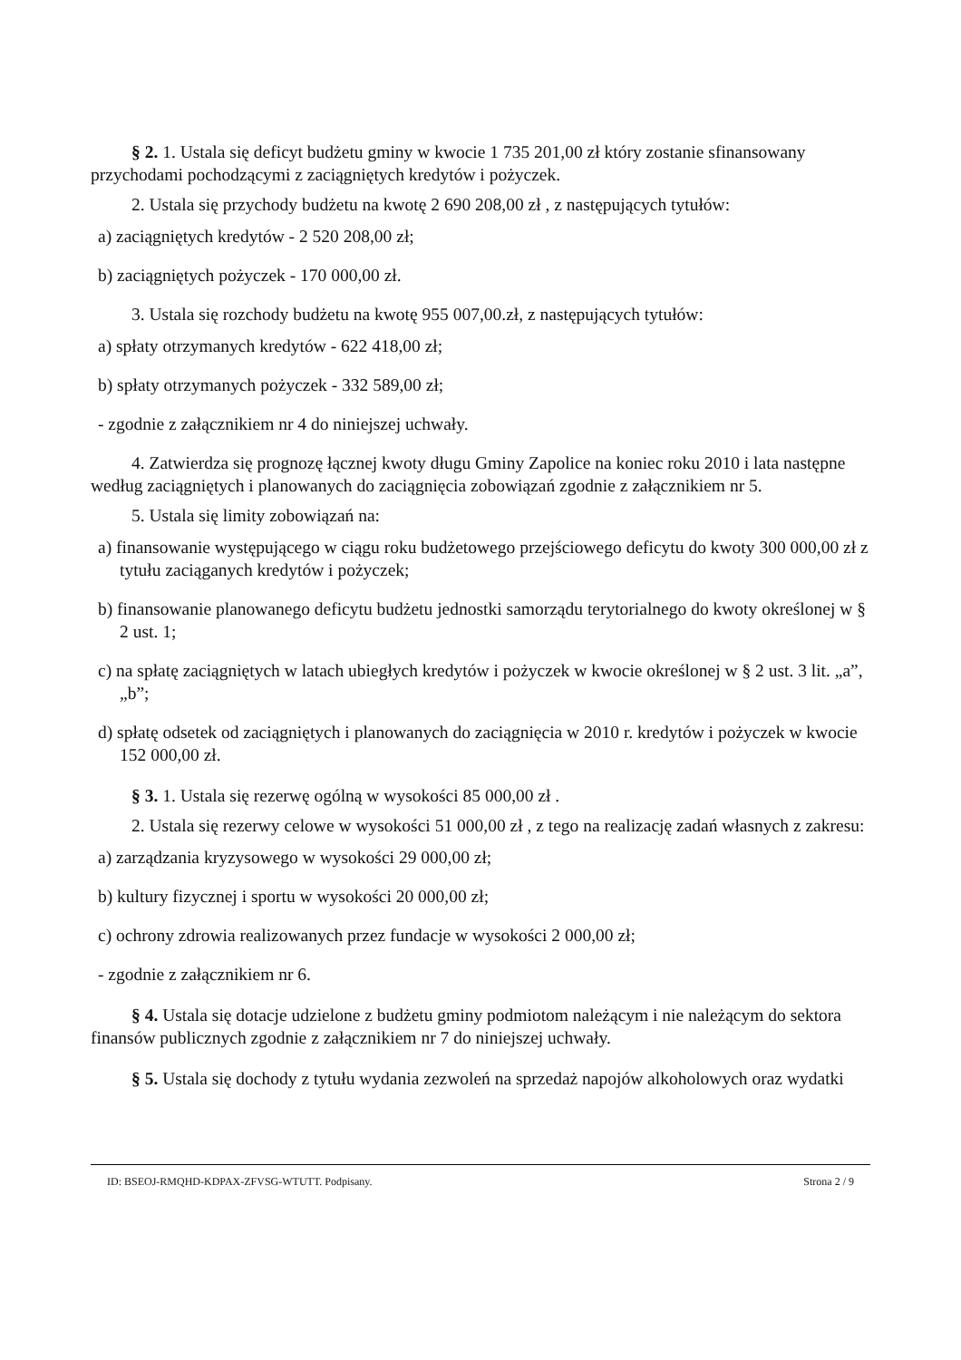§ 2. 1. Ustala się deficyt budżetu gminy w kwocie 1 735 201,00 zł który zostanie sfinansowany przychodami pochodzącymi z zaciągniętych kredytów i pożyczek.
2. Ustala się przychody budżetu na kwotę 2 690 208,00 zł , z następujących tytułów:
a) zaciągniętych kredytów - 2 520 208,00 zł;
b) zaciągniętych pożyczek - 170 000,00 zł.
3. Ustala się rozchody budżetu na kwotę 955 007,00.zł, z następujących tytułów:
a) spłaty otrzymanych kredytów - 622 418,00 zł;
b) spłaty otrzymanych pożyczek - 332 589,00 zł;
- zgodnie z załącznikiem nr 4 do niniejszej uchwały.
4. Zatwierdza się prognozę łącznej kwoty długu Gminy Zapolice na koniec roku 2010 i lata następne według zaciągniętych i planowanych do zaciągnięcia zobowiązań zgodnie z załącznikiem nr 5.
5. Ustala się limity zobowiązań na:
a) finansowanie występującego w ciągu roku budżetowego przejściowego deficytu do kwoty 300 000,00 zł z tytułu zaciąganych kredytów i pożyczek;
b) finansowanie planowanego deficytu budżetu jednostki samorządu terytorialnego do kwoty określonej w § 2 ust. 1;
c) na spłatę zaciągniętych w latach ubiegłych kredytów i pożyczek w kwocie określonej w § 2 ust. 3 lit. „a”, „b”;
d) spłatę odsetek od zaciągniętych i planowanych do zaciągnięcia w 2010 r. kredytów i pożyczek w kwocie 152 000,00 zł.
§ 3. 1. Ustala się rezerwę ogólną w wysokości 85 000,00 zł .
2. Ustala się rezerwy celowe w wysokości 51 000,00 zł , z tego na realizację zadań własnych z zakresu:
a) zarządzania kryzysowego w wysokości 29 000,00 zł;
b) kultury fizycznej i sportu w wysokości 20 000,00 zł;
c) ochrony zdrowia realizowanych przez fundacje w wysokości 2 000,00 zł;
- zgodnie z załącznikiem nr 6.
§ 4. Ustala się dotacje udzielone z budżetu gminy podmiotom należącym i nie należącym do sektora finansów publicznych zgodnie z załącznikiem nr 7 do niniejszej uchwały.
§ 5. Ustala się dochody z tytułu wydania zezwoleń na sprzedaż napojów alkoholowych oraz wydatki
ID: BSEOJ-RMQHD-KDPAX-ZFVSG-WTUTT. Podpisany. Strona 2 / 9